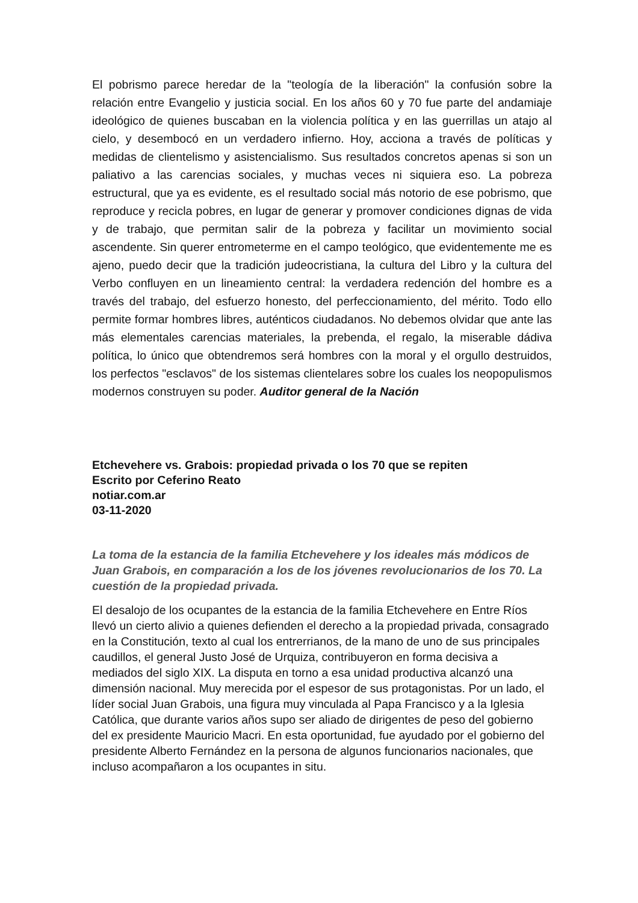El pobrismo parece heredar de la "teología de la liberación" la confusión sobre la relación entre Evangelio y justicia social. En los años 60 y 70 fue parte del andamiaje ideológico de quienes buscaban en la violencia política y en las guerrillas un atajo al cielo, y desembocó en un verdadero infierno. Hoy, acciona a través de políticas y medidas de clientelismo y asistencialismo. Sus resultados concretos apenas si son un paliativo a las carencias sociales, y muchas veces ni siquiera eso. La pobreza estructural, que ya es evidente, es el resultado social más notorio de ese pobrismo, que reproduce y recicla pobres, en lugar de generar y promover condiciones dignas de vida y de trabajo, que permitan salir de la pobreza y facilitar un movimiento social ascendente. Sin querer entrometerme en el campo teológico, que evidentemente me es ajeno, puedo decir que la tradición judeocristiana, la cultura del Libro y la cultura del Verbo confluyen en un lineamiento central: la verdadera redención del hombre es a través del trabajo, del esfuerzo honesto, del perfeccionamiento, del mérito. Todo ello permite formar hombres libres, auténticos ciudadanos. No debemos olvidar que ante las más elementales carencias materiales, la prebenda, el regalo, la miserable dádiva política, lo único que obtendremos será hombres con la moral y el orgullo destruidos, los perfectos "esclavos" de los sistemas clientelares sobre los cuales los neopopulismos modernos construyen su poder. Auditor general de la Nación
Etchevehere vs. Grabois: propiedad privada o los 70 que se repiten
Escrito por Ceferino Reato
notiar.com.ar
03-11-2020
La toma de la estancia de la familia Etchevehere y los ideales más módicos de Juan Grabois, en comparación a los de los jóvenes revolucionarios de los 70. La cuestión de la propiedad privada.
El desalojo de los ocupantes de la estancia de la familia Etchevehere en Entre Ríos llevó un cierto alivio a quienes defienden el derecho a la propiedad privada, consagrado en la Constitución, texto al cual los entrerrianos, de la mano de uno de sus principales caudillos, el general Justo José de Urquiza, contribuyeron en forma decisiva a mediados del siglo XIX. La disputa en torno a esa unidad productiva alcanzó una dimensión nacional. Muy merecida por el espesor de sus protagonistas. Por un lado, el líder social Juan Grabois, una figura muy vinculada al Papa Francisco y a la Iglesia Católica, que durante varios años supo ser aliado de dirigentes de peso del gobierno del ex presidente Mauricio Macri. En esta oportunidad, fue ayudado por el gobierno del presidente Alberto Fernández en la persona de algunos funcionarios nacionales, que incluso acompañaron a los ocupantes in situ.